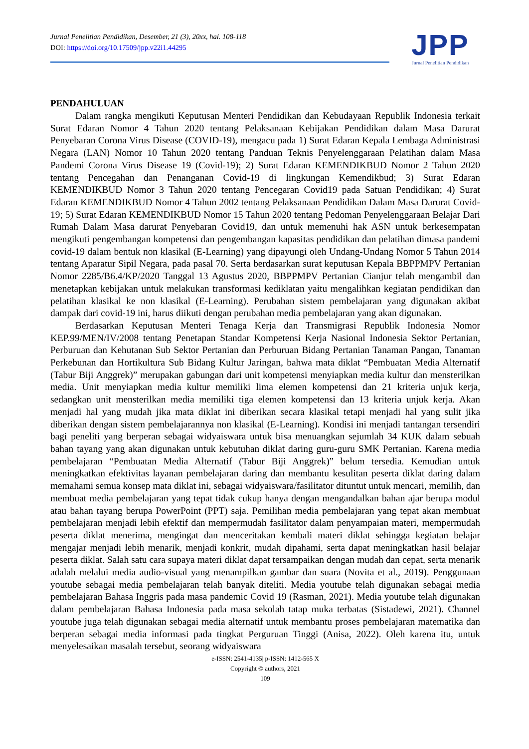Jurnal Penelitian Pendidikan, Desember, 21 (3), 20xx, hal. 108-118
DOI: https://doi.org/10.17509/jpp.v22i1.44295
JPP
Jurnal Penelitian Pendidikan
PENDAHULUAN
Dalam rangka mengikuti Keputusan Menteri Pendidikan dan Kebudayaan Republik Indonesia terkait Surat Edaran Nomor 4 Tahun 2020 tentang Pelaksanaan Kebijakan Pendidikan dalam Masa Darurat Penyebaran Corona Virus Disease (COVID-19), mengacu pada 1) Surat Edaran Kepala Lembaga Administrasi Negara (LAN) Nomor 10 Tahun 2020 tentang Panduan Teknis Penyelenggaraan Pelatihan dalam Masa Pandemi Corona Virus Disease 19 (Covid-19); 2) Surat Edaran KEMENDIKBUD Nomor 2 Tahun 2020 tentang Pencegahan dan Penanganan Covid-19 di lingkungan Kemendikbud; 3) Surat Edaran KEMENDIKBUD Nomor 3 Tahun 2020 tentang Pencegaran Covid19 pada Satuan Pendidikan; 4) Surat Edaran KEMENDIKBUD Nomor 4 Tahun 2002 tentang Pelaksanaan Pendidikan Dalam Masa Darurat Covid-19; 5) Surat Edaran KEMENDIKBUD Nomor 15 Tahun 2020 tentang Pedoman Penyelenggaraan Belajar Dari Rumah Dalam Masa darurat Penyebaran Covid19, dan untuk memenuhi hak ASN untuk berkesempatan mengikuti pengembangan kompetensi dan pengembangan kapasitas pendidikan dan pelatihan dimasa pandemi covid-19 dalam bentuk non klasikal (E-Learning) yang dipayungi oleh Undang-Undang Nomor 5 Tahun 2014 tentang Aparatur Sipil Negara, pada pasal 70. Serta berdasarkan surat keputusan Kepala BBPPMPV Pertanian Nomor 2285/B6.4/KP/2020 Tanggal 13 Agustus 2020, BBPPMPV Pertanian Cianjur telah mengambil dan menetapkan kebijakan untuk melakukan transformasi kediklatan yaitu mengalihkan kegiatan pendidikan dan pelatihan klasikal ke non klasikal (E-Learning). Perubahan sistem pembelajaran yang digunakan akibat dampak dari covid-19 ini, harus diikuti dengan perubahan media pembelajaran yang akan digunakan.
Berdasarkan Keputusan Menteri Tenaga Kerja dan Transmigrasi Republik Indonesia Nomor KEP.99/MEN/IV/2008 tentang Penetapan Standar Kompetensi Kerja Nasional Indonesia Sektor Pertanian, Perburuan dan Kehutanan Sub Sektor Pertanian dan Perburuan Bidang Pertanian Tanaman Pangan, Tanaman Perkebunan dan Hortikultura Sub Bidang Kultur Jaringan, bahwa mata diklat “Pembuatan Media Alternatif (Tabur Biji Anggrek)” merupakan gabungan dari unit kompetensi menyiapkan media kultur dan mensterilkan media. Unit menyiapkan media kultur memiliki lima elemen kompetensi dan 21 kriteria unjuk kerja, sedangkan unit mensterilkan media memiliki tiga elemen kompetensi dan 13 kriteria unjuk kerja. Akan menjadi hal yang mudah jika mata diklat ini diberikan secara klasikal tetapi menjadi hal yang sulit jika diberikan dengan sistem pembelajarannya non klasikal (E-Learning). Kondisi ini menjadi tantangan tersendiri bagi peneliti yang berperan sebagai widyaiswara untuk bisa menuangkan sejumlah 34 KUK dalam sebuah bahan tayang yang akan digunakan untuk kebutuhan diklat daring guru-guru SMK Pertanian. Karena media pembelajaran “Pembuatan Media Alternatif (Tabur Biji Anggrek)” belum tersedia. Kemudian untuk meningkatkan efektivitas layanan pembelajaran daring dan membantu kesulitan peserta diklat daring dalam memahami semua konsep mata diklat ini, sebagai widyaiswara/fasilitator dituntut untuk mencari, memilih, dan membuat media pembelajaran yang tepat tidak cukup hanya dengan mengandalkan bahan ajar berupa modul atau bahan tayang berupa PowerPoint (PPT) saja. Pemilihan media pembelajaran yang tepat akan membuat pembelajaran menjadi lebih efektif dan mempermudah fasilitator dalam penyampaian materi, mempermudah peserta diklat menerima, mengingat dan menceritakan kembali materi diklat sehingga kegiatan belajar mengajar menjadi lebih menarik, menjadi konkrit, mudah dipahami, serta dapat meningkatkan hasil belajar peserta diklat. Salah satu cara supaya materi diklat dapat tersampaikan dengan mudah dan cepat, serta menarik adalah melalui media audio-visual yang menampilkan gambar dan suara (Novita et al., 2019). Penggunaan youtube sebagai media pembelajaran telah banyak diteliti. Media youtube telah digunakan sebagai media pembelajaran Bahasa Inggris pada masa pandemic Covid 19 (Rasman, 2021). Media youtube telah digunakan dalam pembelajaran Bahasa Indonesia pada masa sekolah tatap muka terbatas (Sistadewi, 2021). Channel youtube juga telah digunakan sebagai media alternatif untuk membantu proses pembelajaran matematika dan berperan sebagai media informasi pada tingkat Perguruan Tinggi (Anisa, 2022). Oleh karena itu, untuk menyelesaikan masalah tersebut, seorang widyaiswara
e-ISSN: 2541-4135| p-ISSN: 1412-565 X
Copyright © authors, 2021
109